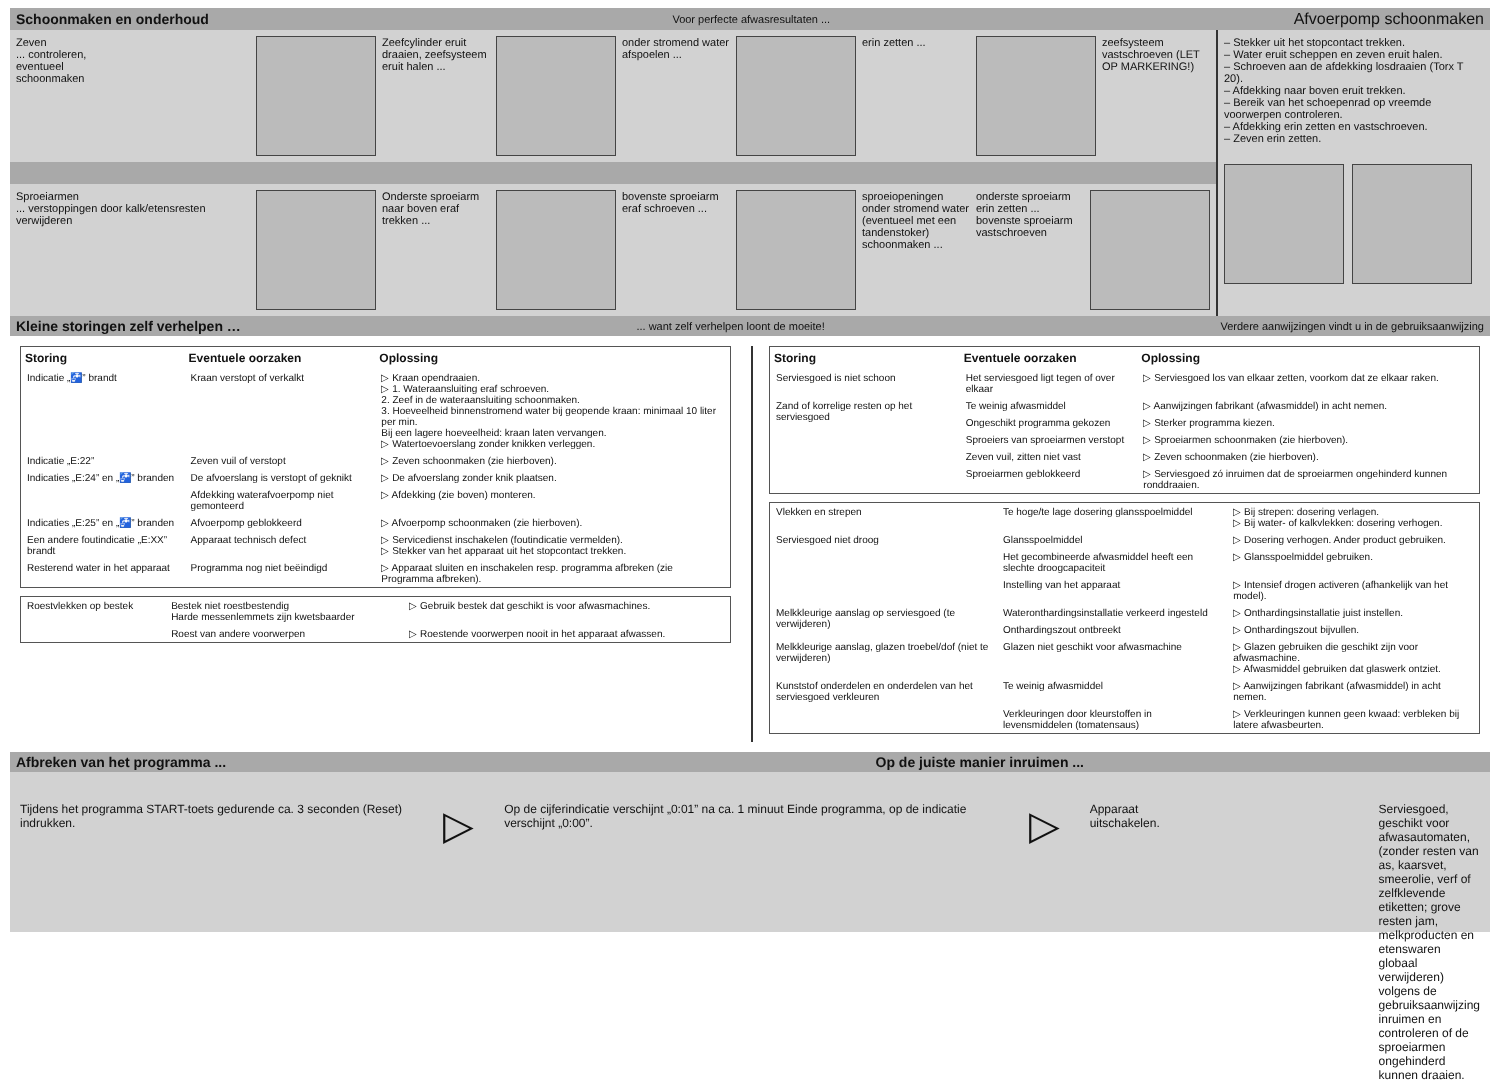Schoonmaken en onderhoud Voor perfecte afwasresultaten ... Afvoerpomp schoonmaken
Zeven
... controleren,
eventueel
schoonmaken
Zeefcylinder eruit draaien, zeefsysteem eruit halen ...
onder stromend water afspoelen ...
erin zetten ... zeefsysteem vastschroeven (LET OP MARKERING!)
Sproeiarmen
... verstoppingen door kalk/etensresten verwijderen
Onderste sproeiarm naar boven eraf trekken ...
bovenste sproeiarm eraf schroeven ...
sproeiopeningen onder stromend water (eventueel met een tandenstoker) schoonmaken ...
onderste sproeiarm erin zetten ...
bovenste sproeiarm vastschroeven
– Stekker uit het stopcontact trekken.
– Water eruit scheppen en zeven eruit halen.
– Schroeven aan de afdekking losdraaien (Torx T 20).
– Afdekking naar boven eruit trekken.
– Bereik van het schoepenrad op vreemde voorwerpen controleren.
– Afdekking erin zetten en vastschroeven.
– Zeven erin zetten.
Kleine storingen zelf verhelpen …... want zelf verhelpen loont de moeite! Verdere aanwijzingen vindt u in de gebruiksaanwijzing
| Storing | Eventuele oorzaken | Oplossing |
| --- | --- | --- |
| Indicatie „🚰” brandt | Kraan verstopt of verkalkt | ▷ Kraan opendraaien. ▷ 1. Wateraansluiting eraf schroeven. 2. Zeef in de wateraansluiting schoonmaken. 3. Hoeveelheid binnenstromend water bij geopende kraan: minimaal 10 liter per min. Bij een lagere hoeveelheid: kraan laten vervangen. ▷ Watertoevoerslang zonder knikken verleggen. |
| Indicatie „E:22” | Zeven vuil of verstopt | ▷ Zeven schoonmaken (zie hierboven). |
| Indicaties „E:24” en „🚰” branden | De afvoerslang is verstopt of geknikt | ▷ De afvoerslang zonder knik plaatsen. |
| | Afdekking waterafvoerpomp niet gemonteerd | ▷ Afdekking (zie boven) monteren. |
| Indicaties „E:25” en „🚰” branden | Afvoerpomp geblokkeerd | ▷ Afvoerpomp schoonmaken (zie hierboven). |
| Een andere foutindicatie „E:XX” brandt | Apparaat technisch defect | ▷ Servicedienst inschakelen (foutindicatie vermelden). ▷ Stekker van het apparaat uit het stopcontact trekken. |
| Resterend water in het apparaat | Programma nog niet beëindigd | ▷ Apparaat sluiten en inschakelen resp. programma afbreken (zie Programma afbreken). |
| Roestvlekken op bestek | Bestek niet roestbestendig Harde messenlemmets zijn kwetsbaarder | ▷ Gebruik bestek dat geschikt is voor afwasmachines. |
| | Roest van andere voorwerpen | ▷ Roestende voorwerpen nooit in het apparaat afwassen. |
| Storing | Eventuele oorzaken | Oplossing |
| --- | --- | --- |
| Serviesgoed is niet schoon | Het serviesgoed ligt tegen of over elkaar | ▷ Serviesgoed los van elkaar zetten, voorkom dat ze elkaar raken. |
| Zand of korrelige resten op het serviesgoed | Te weinig afwasmiddel | ▷ Aanwijzingen fabrikant (afwasmiddel) in acht nemen. |
| | Ongeschikt programma gekozen | ▷ Sterker programma kiezen. |
| | Sproeiers van sproeiarmen verstopt | ▷ Sproeiarmen schoonmaken (zie hierboven). |
| | Zeven vuil, zitten niet vast | ▷ Zeven schoonmaken (zie hierboven). |
| | Sproeiarmen geblokkeerd | ▷ Serviesgoed zó inruimen dat de sproeiarmen ongehinderd kunnen ronddraaien. |
| Vlekken en strepen | Te hoge/te lage dosering glansspoelmiddel | ▷ Bij strepen: dosering verlagen. ▷ Bij water- of kalkvlekken: dosering verhogen. |
| Serviesgoed niet droog | Glansspoelmiddel | ▷ Dosering verhogen. Ander product gebruiken. |
| | Het gecombineerde afwasmiddel heeft een slechte droogcapaciteit | ▷ Glansspoelmiddel gebruiken. |
| | Instelling van het apparaat | ▷ Intensief drogen activeren (afhankelijk van het model). |
| Melkkleurige aanslag op serviesgoed (te verwijderen) | Waterontharding­sinstallatie verkeerd ingesteld | ▷ Onthardingsinstallatie juist instellen. |
| | Onthardingszout ontbreekt | ▷ Onthardingszout bijvullen. |
| Melkkleurige aanslag, glazen troebel/dof (niet te verwijderen) | Glazen niet geschikt voor afwasmachine | ▷ Glazen gebruiken die geschikt zijn voor afwasmachine. ▷ Afwasmiddel gebruiken dat glaswerk ontziet. |
| Kunststof onderdelen en onderdelen van het serviesgoed verkleuren | Te weinig afwasmiddel | ▷ Aanwijzingen fabrikant (afwasmiddel) in acht nemen. |
| | Verkleuringen door kleurstoffen in levensmiddelen (tomatensaus) | ▷ Verkleuringen kunnen geen kwaad: verbleken bij latere afwasbeurten. |
Afbreken van het programma ... Op de juiste manier inruimen ...
Tijdens het programma START-toets gedurende ca. 3 seconden (Reset) indrukken.
▷
Op de cijferindicatie verschijnt „0:01” na ca. 1 minuut Einde programma, op de indicatie verschijnt „0:00”.
▷
Apparaat uitschakelen. Serviesgoed, geschikt voor afwasautomaten, (zonder resten van as, kaarsvet, smeerolie, verf of zelfklevende etiketten; grove resten jam, melkproducten en etenswaren globaal verwijderen) volgens de gebruiksaanwijzing inruimen en controleren of de sproeiarmen ongehinderd kunnen draaien.